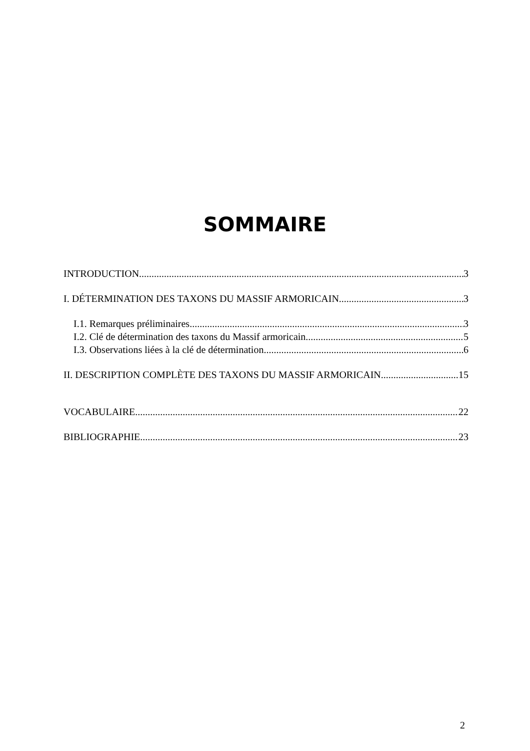SOMMAIRE
INTRODUCTION 3
I. DÉTERMINATION DES TAXONS DU MASSIF ARMORICAIN 3
I.1. Remarques préliminaires 3
I.2. Clé de détermination des taxons du Massif armoricain 5
I.3. Observations liées à la clé de détermination 6
II. DESCRIPTION COMPLÈTE DES TAXONS DU MASSIF ARMORICAIN 15
VOCABULAIRE 22
BIBLIOGRAPHIE 23
2